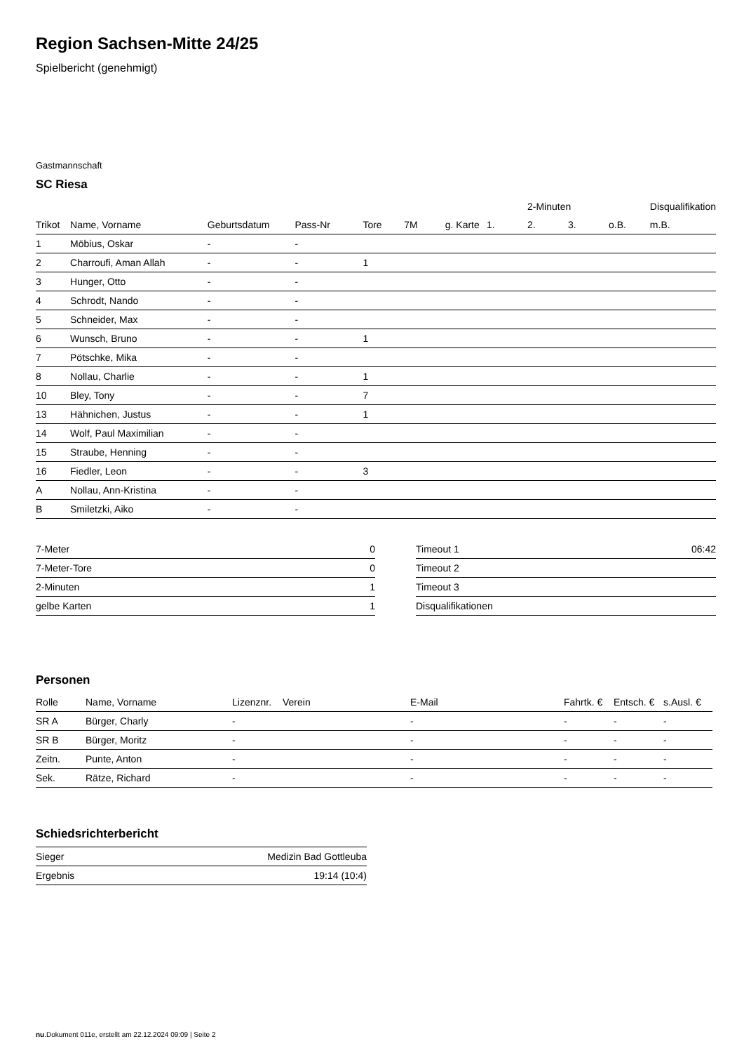Region Sachsen-Mitte 24/25
Spielbericht (genehmigt)
Gastmannschaft
SC Riesa
| | | | | | | | | 2-Minuten | | | Disqualifikation |
| Trikot | Name, Vorname | Geburtsdatum | Pass-Nr | Tore | 7M | g. Karte | 1. | 2. | 3. | o.B. | m.B. |
| 1 | Möbius, Oskar | - | - | | | | | | | | |
| 2 | Charroufi, Aman Allah | - | - | 1 | | | | | | | |
| 3 | Hunger, Otto | - | - | | | | | | | | |
| 4 | Schrodt, Nando | - | - | | | | | | | | |
| 5 | Schneider, Max | - | - | | | | | | | | |
| 6 | Wunsch, Bruno | - | - | 1 | | | | | | | |
| 7 | Pötschke, Mika | - | - | | | | | | | | |
| 8 | Nollau, Charlie | - | - | 1 | | | | | | | |
| 10 | Bley, Tony | - | - | 7 | | | | | | | |
| 13 | Hähnichen, Justus | - | - | 1 | | | | | | | |
| 14 | Wolf, Paul Maximilian | - | - | | | | | | | | |
| 15 | Straube, Henning | - | - | | | | | | | | |
| 16 | Fiedler, Leon | - | - | 3 | | | | | | | |
| A | Nollau, Ann-Kristina | - | - | | | | | | | | |
| B | Smiletzki, Aiko | - | - | | | | | | | | |
| 7-Meter | 0 |
| 7-Meter-Tore | 0 |
| 2-Minuten | 1 |
| gelbe Karten | 1 |
| Timeout 1 | 06:42 |
| Timeout 2 | |
| Timeout 3 | |
| Disqualifikationen | |
Personen
| Rolle | Name, Vorname | Lizenznr. | Verein | E-Mail | Fahrtk. € | Entsch. € | s.Ausl. € |
| --- | --- | --- | --- | --- | --- | --- | --- |
| SR A | Bürger, Charly | - | | - | - | - | - |
| SR B | Bürger, Moritz | - | | - | - | - | - |
| Zeitn. | Punte, Anton | - | | - | - | - | - |
| Sek. | Rätze, Richard | - | | - | - | - | - |
Schiedsrichterbericht
| Sieger | Medizin Bad Gottleuba |
| Ergebnis | 19:14 (10:4) |
nu.Dokument 011e, erstellt am 22.12.2024 09:09 | Seite 2